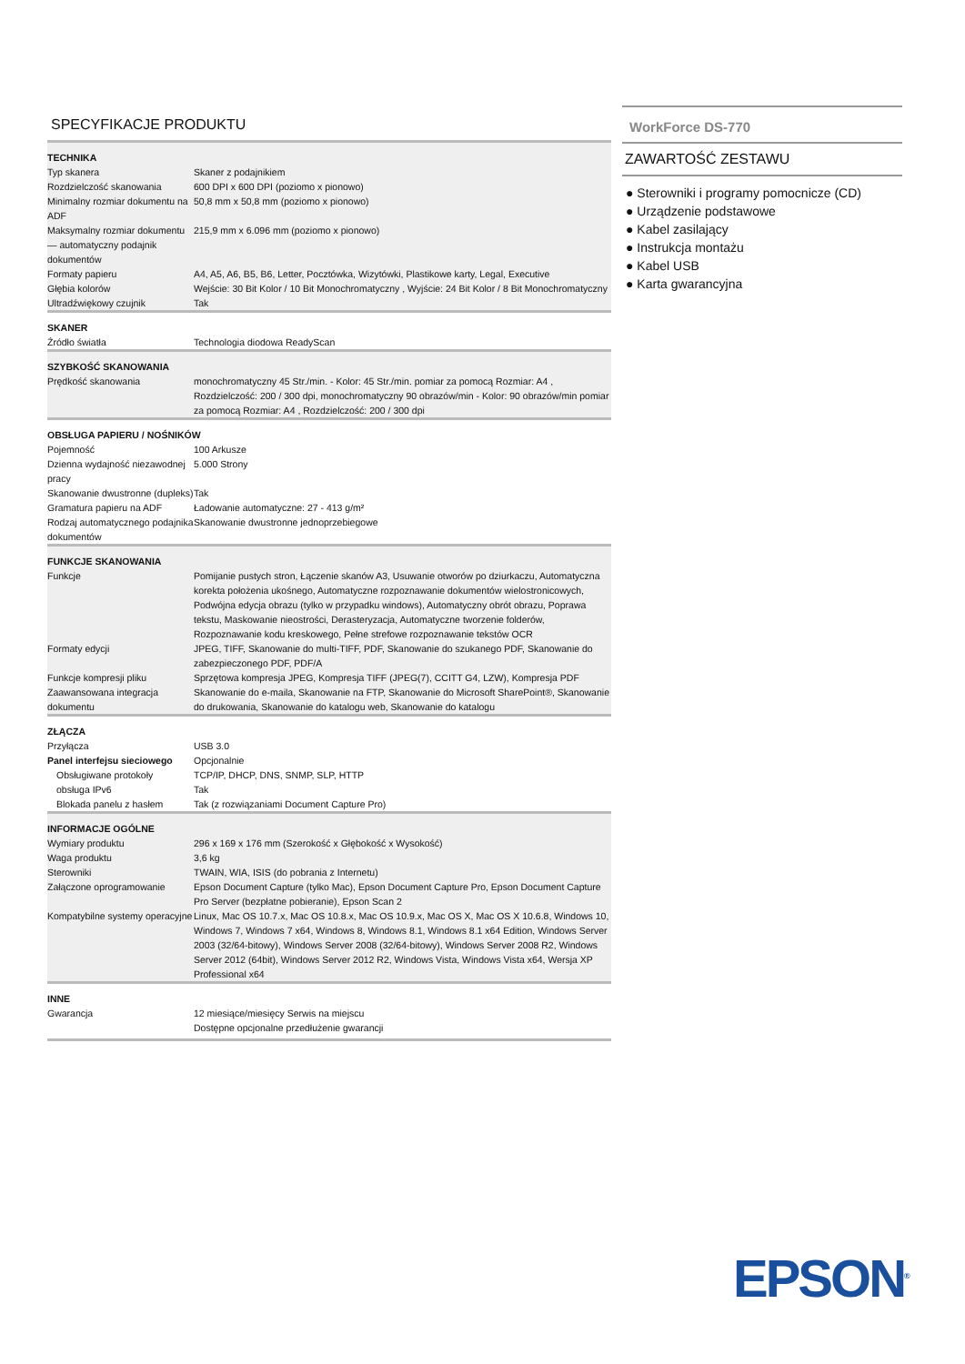SPECYFIKACJE PRODUKTU
| TECHNIKA | |
| Typ skanera | Skaner z podajnikiem |
| Rozdzielczość skanowania | 600 DPI x 600 DPI (poziomo x pionowo) |
| Minimalny rozmiar dokumentu na ADF | 50,8 mm x 50,8 mm (poziomo x pionowo) |
| Maksymalny rozmiar dokumentu — automatyczny podajnik dokumentów | 215,9 mm x 6.096 mm (poziomo x pionowo) |
| Formaty papieru | A4, A5, A6, B5, B6, Letter, Pocztówka, Wizytówki, Plastikowe karty, Legal, Executive |
| Głębia kolorów | Wejście: 30 Bit Kolor / 10 Bit Monochromatyczny , Wyjście: 24 Bit Kolor / 8 Bit Monochromatyczny |
| Ultradźwiękowy czujnik | Tak |
| SKANER | |
| Źródło światła | Technologia diodowa ReadyScan |
| SZYBKOŚĆ SKANOWANIA | |
| Prędkość skanowania | monochromatyczny 45 Str./min. - Kolor: 45 Str./min. pomiar za pomocą Rozmiar: A4 , Rozdzielczość: 200 / 300 dpi, monochromatyczny 90 obrazów/min - Kolor: 90 obrazów/min pomiar za pomocą Rozmiar: A4 , Rozdzielczość: 200 / 300 dpi |
| OBSŁUGA PAPIERU / NOŚNIKÓW | |
| Pojemność | 100 Arkusze |
| Dzienna wydajność niezawodnej pracy | 5.000 Strony |
| Skanowanie dwustronne (dupleks) | Tak |
| Gramatura papieru na ADF | Ładowanie automatyczne: 27 - 413 g/m² |
| Rodzaj automatycznego podajnika dokumentów | Skanowanie dwustronne jednoprzebiegowe |
| FUNKCJE SKANOWANIA | |
| Funkcje | Pomijanie pustych stron, Łączenie skanów A3, Usuwanie otworów po dziurkaczu, Automatyczna korekta położenia ukośnego, Automatyczne rozpoznawanie dokumentów wielostronicowych, Podwójna edycja obrazu (tylko w przypadku windows), Automatyczny obrót obrazu, Poprawa tekstu, Maskowanie nieostrości, Derasteryzacja, Automatyczne tworzenie folderów, Rozpoznawanie kodu kreskowego, Pełne strefowe rozpoznawanie tekstów OCR |
| Formaty edycji | JPEG, TIFF, Skanowanie do multi-TIFF, PDF, Skanowanie do szukanego PDF, Skanowanie do zabezpieczonego PDF, PDF/A |
| Funkcje kompresji pliku | Sprzętowa kompresja JPEG, Kompresja TIFF (JPEG(7), CCITT G4, LZW), Kompresja PDF |
| Zaawansowana integracja dokumentu | Skanowanie do e-maila, Skanowanie na FTP, Skanowanie do Microsoft SharePoint®, Skanowanie do drukowania, Skanowanie do katalogu web, Skanowanie do katalogu |
| ZŁĄCZA | |
| Przyłącza | USB 3.0 |
| Panel interfejsu sieciowego | Opcjonalnie |
| Obsługiwane protokoły | TCP/IP, DHCP, DNS, SNMP, SLP, HTTP |
| obsługa IPv6 | Tak |
| Blokada panelu z hasłem | Tak (z rozwiązaniami Document Capture Pro) |
| INFORMACJE OGÓLNE | |
| Wymiary produktu | 296 x 169 x 176 mm (Szerokość x Głębokość x Wysokość) |
| Waga produktu | 3,6 kg |
| Sterowniki | TWAIN, WIA, ISIS (do pobrania z Internetu) |
| Załączone oprogramowanie | Epson Document Capture (tylko Mac), Epson Document Capture Pro, Epson Document Capture Pro Server (bezpłatne pobieranie), Epson Scan 2 |
| Kompatybilne systemy operacyjne | Linux, Mac OS 10.7.x, Mac OS 10.8.x, Mac OS 10.9.x, Mac OS X, Mac OS X 10.6.8, Windows 10, Windows 7, Windows 7 x64, Windows 8, Windows 8.1, Windows 8.1 x64 Edition, Windows Server 2003 (32/64-bitowy), Windows Server 2008 (32/64-bitowy), Windows Server 2008 R2, Windows Server 2012 (64bit), Windows Server 2012 R2, Windows Vista, Windows Vista x64, Wersja XP Professional x64 |
| INNE | |
| Gwarancja | 12 miesiące/miesięcy Serwis na miejscu Dostępne opcjonalne przedłużenie gwarancji |
WorkForce DS-770
ZAWARTOŚĆ ZESTAWU
● Sterowniki i programy pomocnicze (CD)
● Urządzenie podstawowe
● Kabel zasilający
● Instrukcja montażu
● Kabel USB
● Karta gwarancyjna
EPSON<sup>®</sup>